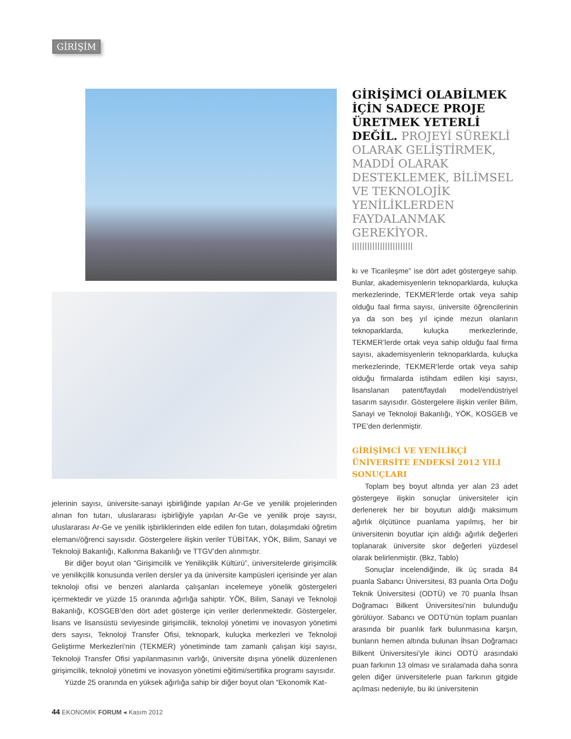GİRİŞİM
jelerinin sayısı, üniversite-sanayi işbirliğinde yapılan Ar-Ge ve yenilik projelerinden alınan fon tutarı, uluslararası işbirliğiyle yapılan Ar-Ge ve yenilik proje sayısı, uluslararası Ar-Ge ve yenilik işbirliklerinden elde edilen fon tutarı, dolaşımdaki öğretim elemanı/öğrenci sayısıdır. Göstergelere ilişkin veriler TÜBİTAK, YÖK, Bilim, Sanayi ve Teknoloji Bakanlığı, Kalkınma Bakanlığı ve TTGV’den alınmıştır.
Bir diğer boyut olan “Girişimcilik ve Yenilikçilik Kültürü”, üniversitelerde girişimcilik ve yenilikçilik konusunda verilen dersler ya da üniversite kampüsleri içerisinde yer alan teknoloji ofisi ve benzeri alanlarda çalışanları incelemeye yönelik göstergeleri içermektedir ve yüzde 15 oranında ağırlığa sahiptir. YÖK, Bilim, Sanayi ve Teknoloji Bakanlığı, KOSGEB’den dört adet gösterge için veriler derlenmektedir. Göstergeler, lisans ve lisansüstü seviyesinde girişimcilik, teknoloji yönetimi ve inovasyon yönetimi ders sayısı, Teknoloji Transfer Ofisi, teknopark, kuluçka merkezleri ve Teknoloji Geliştirme Merkezleri’nin (TEKMER) yönetiminde tam zamanlı çalışan kişi sayısı, Teknoloji Transfer Ofisi yapılanmasının varlığı, üniversite dışına yönelik düzenlenen girişimcilik, teknoloji yönetimi ve inovasyon yönetimi eğitimi/sertifika programı sayısıdır.
Yüzde 25 oranında en yüksek ağırlığa sahip bir diğer boyut olan “Ekonomik Kat-
GİRİŞİMCİ OLABİLMEK İÇİN SADECE PROJE ÜRETMEK YETERLİ DEĞİL. PROJEYİ SÜREKLİ OLARAK GELİŞTİRMEK, MADDİ OLARAK DESTEKLEMEK, BİLİMSEL VE TEKNOLOJİK YENİLİKLERDEN FAYDALANMAK GEREKİYOR.
||||||||||||||||||||||||
kı ve Ticarileşme” ise dört adet göstergeye sahip. Bunlar, akademisyenlerin teknoparklarda, kuluçka merkezlerinde, TEKMER’lerde ortak veya sahip olduğu faal firma sayısı, üniversite öğrencilerinin ya da son beş yıl içinde mezun olanların teknoparklarda, kuluçka merkezlerinde, TEKMER’lerde ortak veya sahip olduğu faal firma sayısı, akademisyenlerin teknoparklarda, kuluçka merkezlerinde, TEKMER’lerde ortak veya sahip olduğu firmalarda istihdam edilen kişi sayısı, lisanslanan patent/faydalı model/endüstriyel tasarım sayısıdır. Göstergelere ilişkin veriler Bilim, Sanayi ve Teknoloji Bakanlığı, YÖK, KOSGEB ve TPE’den derlenmiştir.
GİRİŞİMCİ VE YENİLİKÇİ ÜNİVERSİTE ENDEKSİ 2012 YILI SONUÇLARI
Toplam beş boyut altında yer alan 23 adet göstergeye ilişkin sonuçlar üniversiteler için derlenerek her bir boyutun aldığı maksimum ağırlık ölçütünce puanlama yapılmış, her bir üniversitenin boyutlar için aldığı ağırlık değerleri toplanarak üniversite skor değerleri yüzdesel olarak belirlenmiştir. (Bkz, Tablo)
Sonuçlar incelendiğinde, ilk üç sırada 84 puanla Sabancı Üniversitesi, 83 puanla Orta Doğu Teknik Üniversitesi (ODTÜ) ve 70 puanla İhsan Doğramacı Bilkent Üniversitesi’nin bulunduğu görülüyor. Sabancı ve ODTÜ’nün toplam puanları arasında bir puanlık fark bulunmasına karşın, bunların hemen altında bulunan İhsan Doğramacı Bilkent Üniversitesi’yle ikinci ODTÜ arasındaki puan farkının 13 olması ve sıralamada daha sonra gelen diğer üniversitelerle puan farkının gitgide açılması nedeniyle, bu iki üniversitenin
44 EKONOMİK FORUM ◂ Kasım 2012